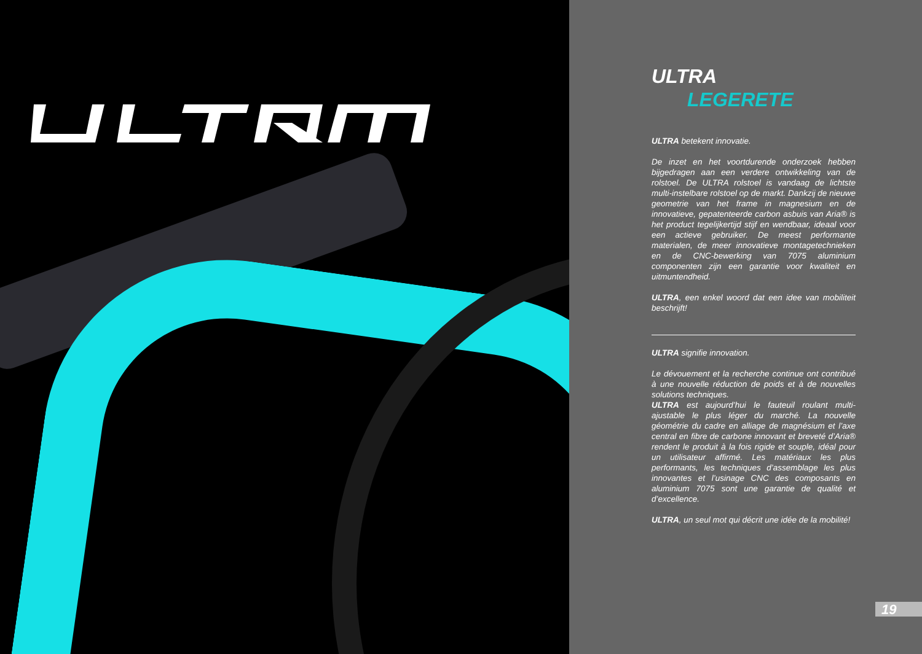ULTRA
LEGERETE
ULTRA betekent innovatie.
De inzet en het voortdurende onderzoek hebben bijgedragen aan een verdere ontwikkeling van de rolstoel. De ULTRA rolstoel is vandaag de lichtste multi-instelbare rolstoel op de markt. Dankzij de nieuwe geometrie van het frame in magnesium en de innovatieve, gepatenteerde carbon asbuis van Aria® is het product tegelijkertijd stijf en wendbaar, ideaal voor een actieve gebruiker. De meest performante materialen, de meer innovatieve montagetechnieken en de CNC-bewerking van 7075 aluminium componenten zijn een garantie voor kwaliteit en uitmuntendheid.
ULTRA, een enkel woord dat een idee van mobiliteit beschrijft!
ULTRA signifie innovation.
Le dévouement et la recherche continue ont contribué à une nouvelle réduction de poids et à de nouvelles solutions techniques.
ULTRA est aujourd’hui le fauteuil roulant multi-ajustable le plus léger du marché. La nouvelle géométrie du cadre en alliage de magnésium et l’axe central en fibre de carbone innovant et breveté d’Aria® rendent le produit à la fois rigide et souple, idéal pour un utilisateur affirmé. Les matériaux les plus performants, les techniques d’assemblage les plus innovantes et l’usinage CNC des composants en aluminium 7075 sont une garantie de qualité et d’excellence.
ULTRA, un seul mot qui décrit une idée de la mobilité!
19